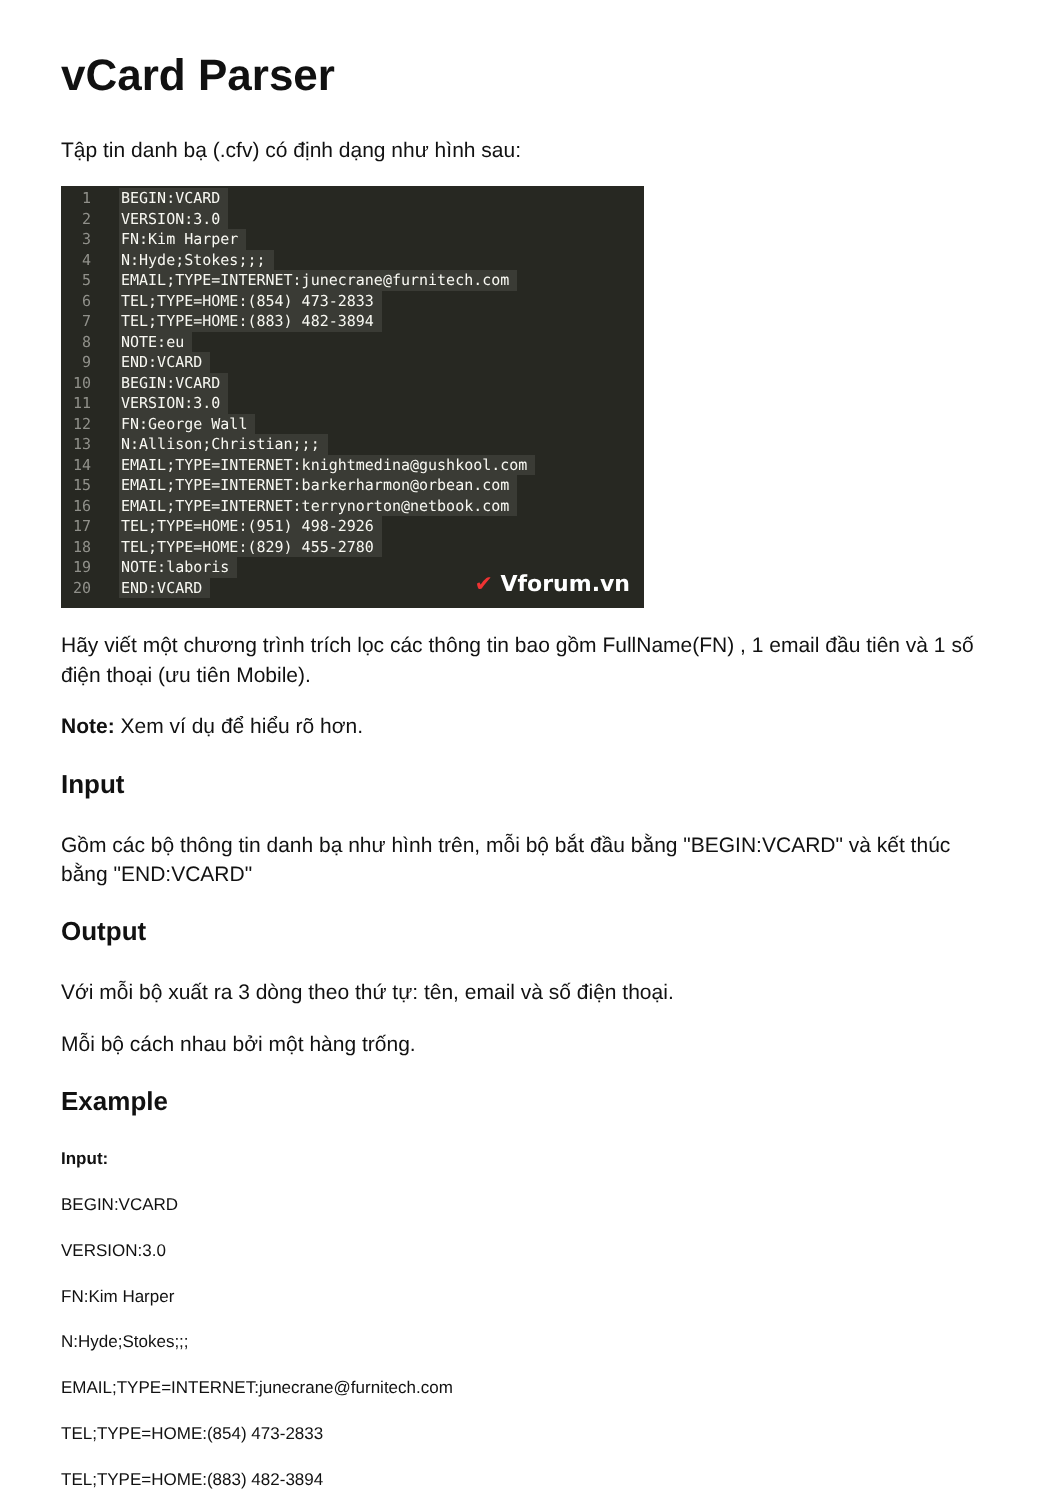vCard Parser
Tập tin danh bạ (.cfv) có định dạng như hình sau:
1 BEGIN:VCARD
2 VERSION:3.0
3 FN:Kim Harper
4 N:Hyde;Stokes;;;
5 EMAIL;TYPE=INTERNET:junecrane@furnitech.com
6 TEL;TYPE=HOME:(854) 473-2833
7 TEL;TYPE=HOME:(883) 482-3894
8 NOTE:eu
9 END:VCARD
10 BEGIN:VCARD
11 VERSION:3.0
12 FN:George Wall
13 N:Allison;Christian;;;
14 EMAIL;TYPE=INTERNET:knightmedina@gushkool.com
15 EMAIL;TYPE=INTERNET:barkerharmon@orbean.com
16 EMAIL;TYPE=INTERNET:terrynorton@netbook.com
17 TEL;TYPE=HOME:(951) 498-2926
18 TEL;TYPE=HOME:(829) 455-2780
19 NOTE:laboris
20 END:VCARD
✔ Vforum.vn
Hãy viết một chương trình trích lọc các thông tin bao gồm FullName(FN) , 1 email đầu tiên và 1 số điện thoại (ưu tiên Mobile).
Note: Xem ví dụ để hiểu rõ hơn.
Input
Gồm các bộ thông tin danh bạ như hình trên, mỗi bộ bắt đầu bằng "BEGIN:VCARD" và kết thúc bằng "END:VCARD"
Output
Với mỗi bộ xuất ra 3 dòng theo thứ tự: tên, email và số điện thoại.
Mỗi bộ cách nhau bởi một hàng trống.
Example
Input:
BEGIN:VCARD
VERSION:3.0
FN:Kim Harper
N:Hyde;Stokes;;;
EMAIL;TYPE=INTERNET:junecrane@furnitech.com
TEL;TYPE=HOME:(854) 473-2833
TEL;TYPE=HOME:(883) 482-3894